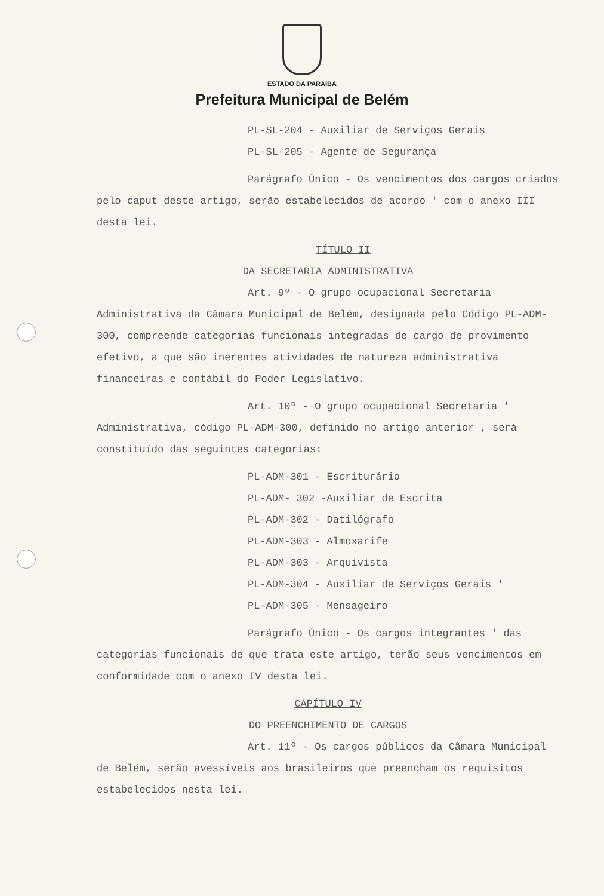ESTADO DA PARAIBA
Prefeitura Municipal de Belém
PL-SL-204 - Auxiliar de Serviços Gerais
PL-SL-205 - Agente de Segurança
Parágrafo Único - Os vencimentos dos cargos criados pelo caput deste artigo, serão estabelecidos de acordo ' com o anexo III desta lei.
TÍTULO II
DA SECRETARIA ADMINISTRATIVA
Art. 9º - O grupo ocupacional Secretaria Administrativa da Câmara Municipal de Belém, designada pelo Código PL-ADM-300, compreende categorias funcionais integradas de cargo de provimento efetivo, a que são inerentes atividades de natureza administrativa financeiras e contábil do Poder Legislativo.
Art. 10º - O grupo ocupacional Secretaria ' Administrativa, código PL-ADM-300, definido no artigo anterior , será constituído das seguintes categorias:
PL-ADM-301 - Escriturário
PL-ADM- 302 -Auxiliar de Escrita
PL-ADM-302 - Datilógrafo
PL-ADM-303 - Almoxarife
PL-ADM-303 - Arquivista
PL-ADM-304 - Auxiliar de Serviços Gerais '
PL-ADM-305 - Mensageiro
Parágrafo Único - Os cargos integrantes ' das categorias funcionais de que trata este artigo, terão seus vencimentos em conformidade com o anexo IV desta lei.
CAPÍTULO IV
DO PREENCHIMENTO DE CARGOS
Art. 11º - Os cargos públicos da Câmara Municipal de Belém, serão avessíveis aos brasileiros que preencham os requisitos estabelecidos nesta lei.